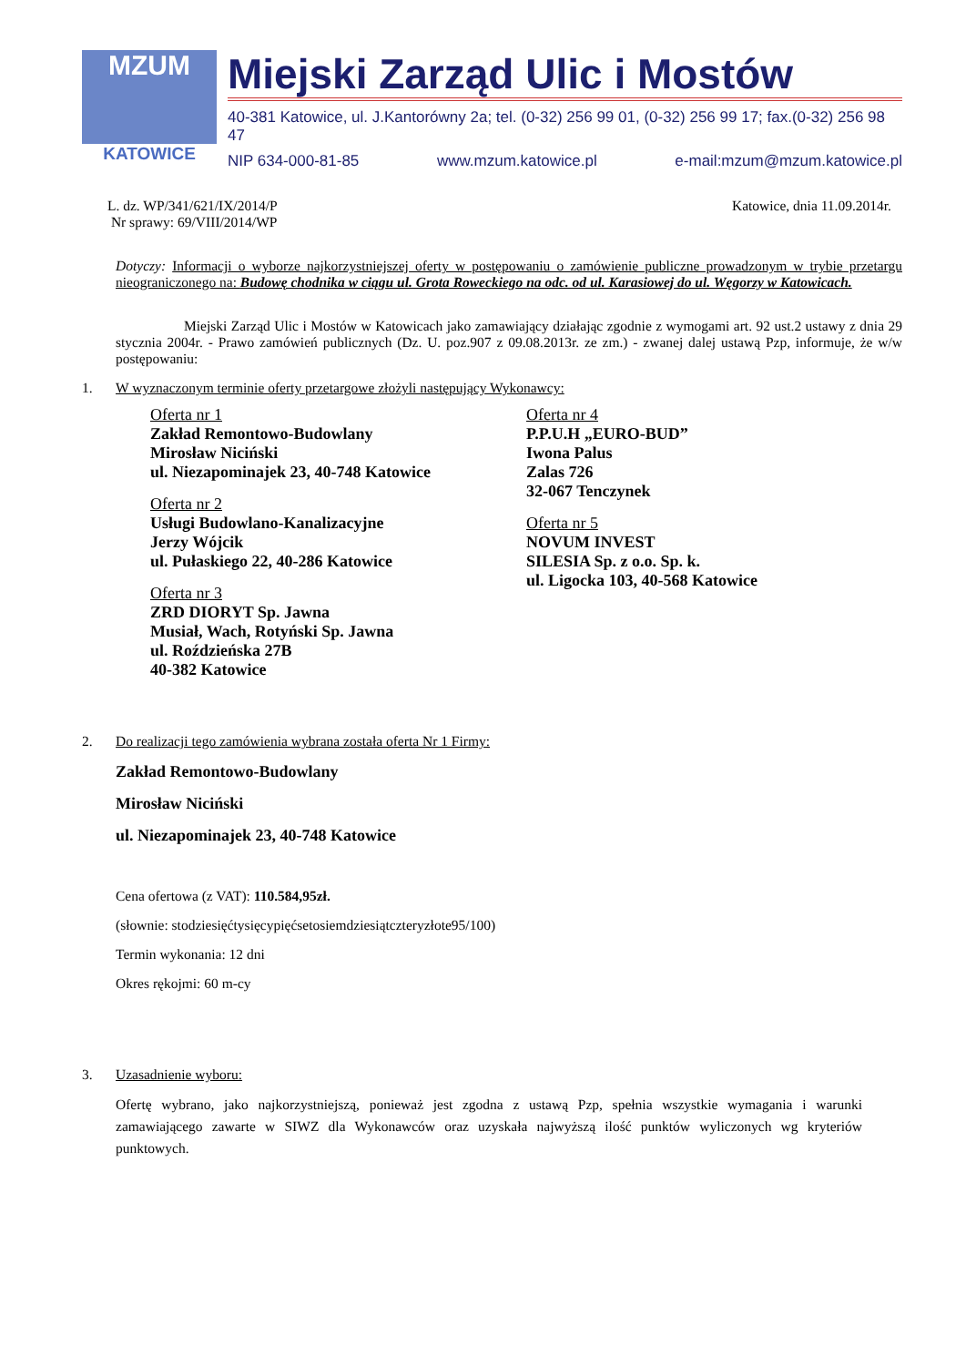MZUM
KATOWICE
Miejski Zarząd Ulic i Mostów
40-381 Katowice, ul. J.Kantorówny 2a; tel. (0-32) 256 99 01, (0-32) 256 99 17; fax.(0-32) 256 98 47
NIP 634-000-81-85 www.mzum.katowice.pl e-mail:mzum@mzum.katowice.pl
L. dz. WP/341/621/IX/2014/P
Nr sprawy: 69/VIII/2014/WP Katowice, dnia 11.09.2014r.
Dotyczy: Informacji o wyborze najkorzystniejszej oferty w postępowaniu o zamówienie publiczne prowadzonym w trybie przetargu nieograniczonego na: Budowę chodnika w ciągu ul. Grota Roweckiego na odc. od ul. Karasiowej do ul. Węgorzy w Katowicach.
Miejski Zarząd Ulic i Mostów w Katowicach jako zamawiający działając zgodnie z wymogami art. 92 ust.2 ustawy z dnia 29 stycznia 2004r. - Prawo zamówień publicznych (Dz. U. poz.907 z 09.08.2013r. ze zm.) - zwanej dalej ustawą Pzp, informuje, że w/w postępowaniu:
1. W wyznaczonym terminie oferty przetargowe złożyli następujący Wykonawcy:
Oferta nr 1
Zakład Remontowo-Budowlany
Mirosław Niciński
ul. Niezapominajek 23, 40-748 Katowice
Oferta nr 2
Usługi Budowlano-Kanalizacyjne
Jerzy Wójcik
ul. Pułaskiego 22, 40-286 Katowice
Oferta nr 3
ZRD DIORYT Sp. Jawna
Musiał, Wach, Rotyński Sp. Jawna
ul. Roździeńska 27B
40-382 Katowice
Oferta nr 4
P.P.U.H „EURO-BUD”
Iwona Palus
Zalas 726
32-067 Tenczynek
Oferta nr 5
NOVUM INVEST
SILESIA Sp. z o.o. Sp. k.
ul. Ligocka 103, 40-568 Katowice
2. Do realizacji tego zamówienia wybrana została oferta Nr 1 Firmy:
Zakład Remontowo-Budowlany
Mirosław Niciński
ul. Niezapominajek 23, 40-748 Katowice
Cena ofertowa (z VAT): 110.584,95zł.
(słownie: stodziesięćtysięcypięćsetosiemdziesiątczteryzłote95/100)
Termin wykonania: 12 dni
Okres rękojmi: 60 m-cy
3. Uzasadnienie wyboru:
Ofertę wybrano, jako najkorzystniejszą, ponieważ jest zgodna z ustawą Pzp, spełnia wszystkie wymagania i warunki zamawiającego zawarte w SIWZ dla Wykonawców oraz uzyskała najwyższą ilość punktów wyliczonych wg kryteriów punktowych.